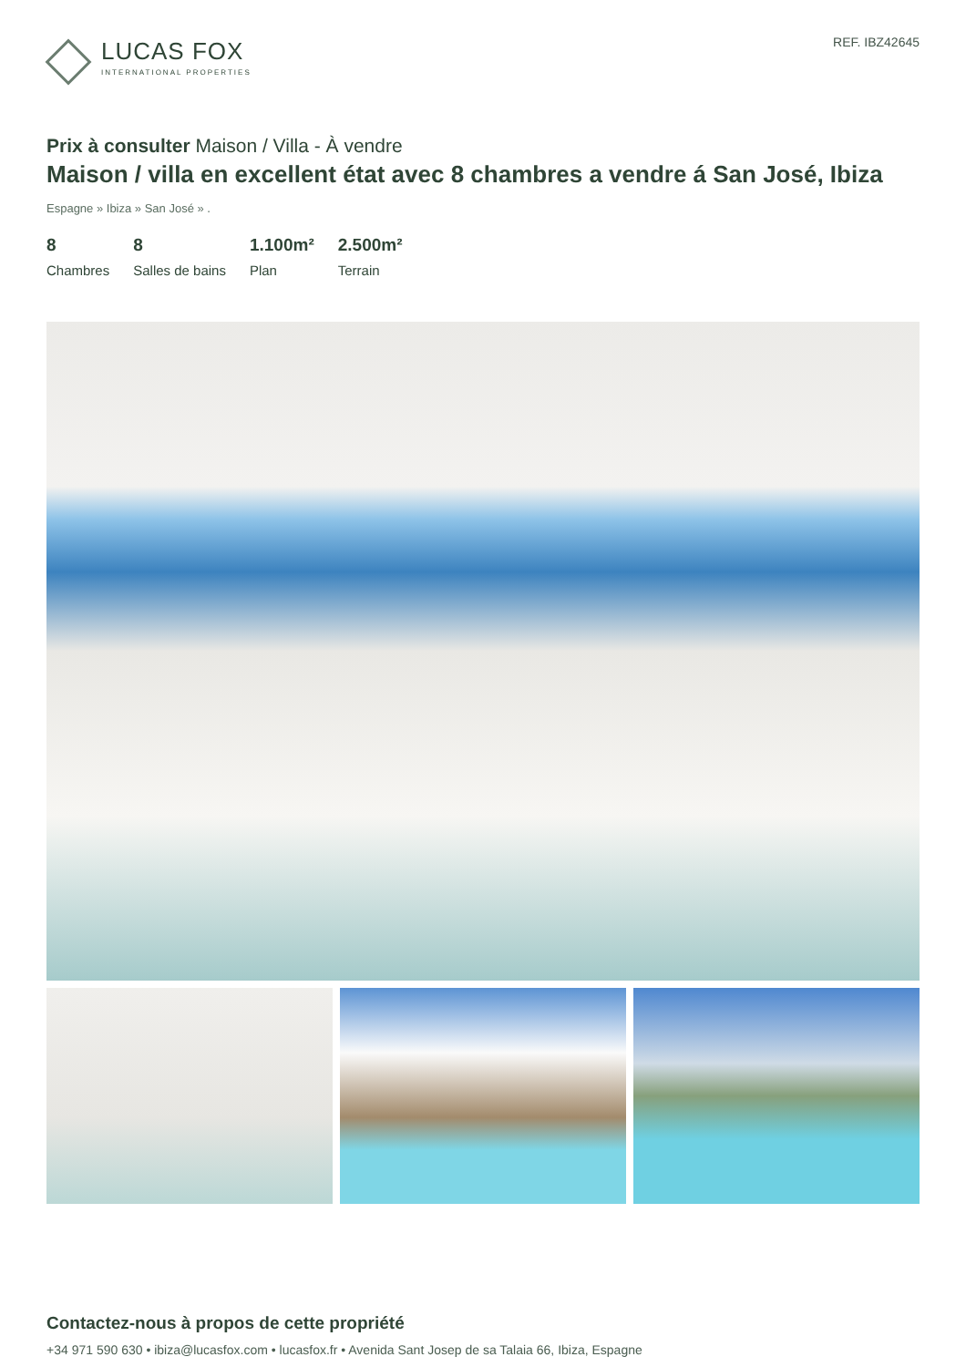LUCAS FOX
INTERNATIONAL PROPERTIES
REF. IBZ42645
Prix à consulter Maison / Villa - À vendre
Maison / villa en excellent état avec 8 chambres a vendre á San José, Ibiza
Espagne » Ibiza » San José » .
8
Chambres
8
Salles de bains
1.100m²
Plan
2.500m²
Terrain
Contactez-nous à propos de cette propriété
+34 971 590 630 • ibiza@lucasfox.com • lucasfox.fr • Avenida Sant Josep de sa Talaia 66, Ibiza, Espagne